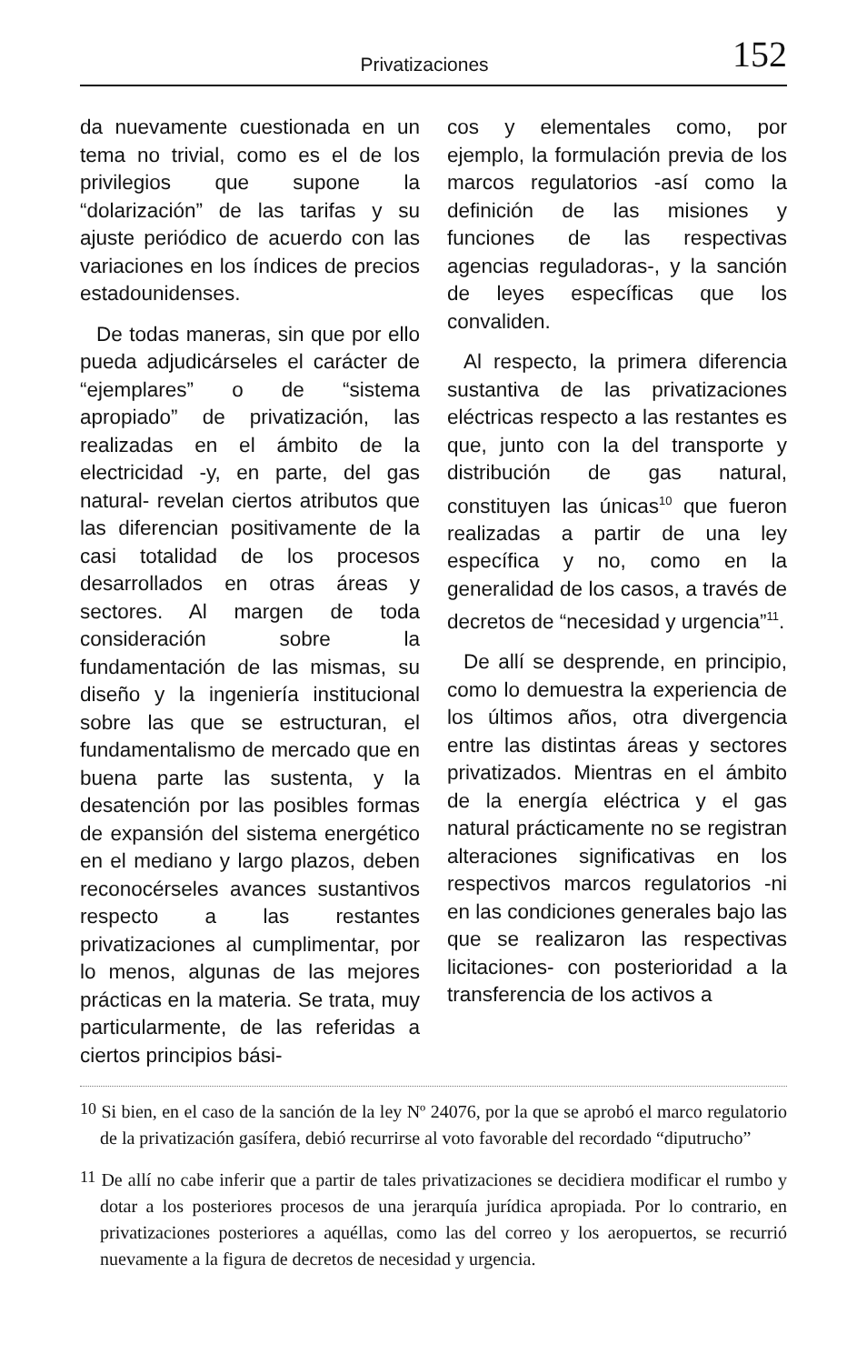Privatizaciones 152
da nuevamente cuestionada en un tema no trivial, como es el de los privilegios que supone la “dolarización” de las tarifas y su ajuste periódico de acuerdo con las variaciones en los índices de precios estadounidenses.
De todas maneras, sin que por ello pueda adjudicárseles el carácter de “ejemplares” o de “sistema apropiado” de privatización, las realizadas en el ámbito de la electricidad -y, en parte, del gas natural- revelan ciertos atributos que las diferencian positivamente de la casi totalidad de los procesos desarrollados en otras áreas y sectores. Al margen de toda consideración sobre la fundamentación de las mismas, su diseño y la ingeniería institucional sobre las que se estructuran, el fundamentalismo de mercado que en buena parte las sustenta, y la desatención por las posibles formas de expansión del sistema energético en el mediano y largo plazos, deben reconocérseles avances sustantivos respecto a las restantes privatizaciones al cumplimentar, por lo menos, algunas de las mejores prácticas en la materia. Se trata, muy particularmente, de las referidas a ciertos principios bási-
cos y elementales como, por ejemplo, la formulación previa de los marcos regulatorios -así como la definición de las misiones y funciones de las respectivas agencias reguladoras-, y la sanción de leyes específicas que los convaliden.
Al respecto, la primera diferencia sustantiva de las privatizaciones eléctricas respecto a las restantes es que, junto con la del transporte y distribución de gas natural, constituyen las únicas<sup>10</sup> que fueron realizadas a partir de una ley específica y no, como en la generalidad de los casos, a través de decretos de “necesidad y urgencia”<sup>11</sup>.
De allí se desprende, en principio, como lo demuestra la experiencia de los últimos años, otra divergencia entre las distintas áreas y sectores privatizados. Mientras en el ámbito de la energía eléctrica y el gas natural prácticamente no se registran alteraciones significativas en los respectivos marcos regulatorios -ni en las condiciones generales bajo las que se realizaron las respectivas licitaciones- con posterioridad a la transferencia de los activos a
<sup>10</sup> Si bien, en el caso de la sanción de la ley Nº 24076, por la que se aprobó el marco regulatorio de la privatización gasífera, debió recurrirse al voto favorable del recordado “diputrucho”
<sup>11</sup> De allí no cabe inferir que a partir de tales privatizaciones se decidiera modificar el rumbo y dotar a los posteriores procesos de una jerarquía jurídica apropiada. Por lo contrario, en privatizaciones posteriores a aquéllas, como las del correo y los aeropuertos, se recurrió nuevamente a la figura de decretos de necesidad y urgencia.